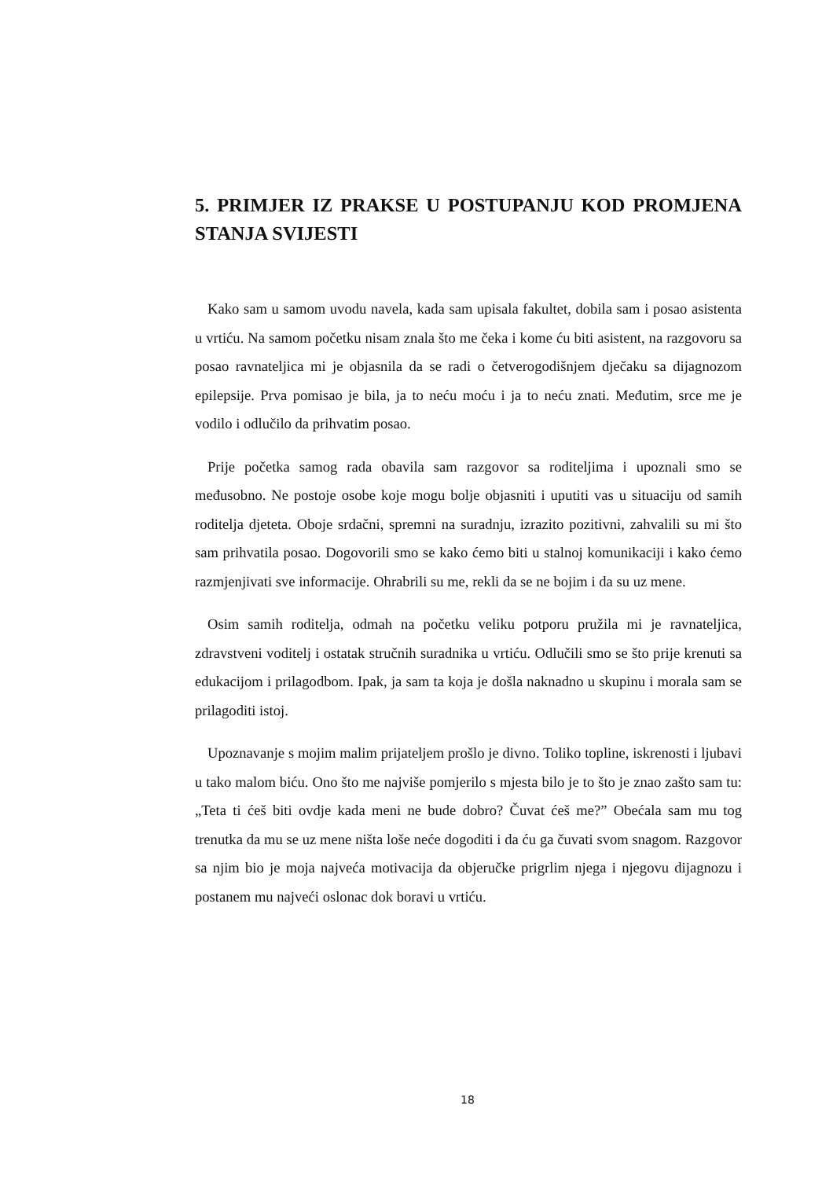5. PRIMJER IZ PRAKSE U POSTUPANJU KOD PROMJENA STANJA SVIJESTI
Kako sam u samom uvodu navela, kada sam upisala fakultet, dobila sam i posao asistenta u vrtiću. Na samom početku nisam znala što me čeka i kome ću biti asistent, na razgovoru sa posao ravnateljica mi je objasnila da se radi o četverogodišnjem dječaku sa dijagnozom epilepsije. Prva pomisao je bila, ja to neću moću i ja to neću znati. Međutim, srce me je vodilo i odlučilo da prihvatim posao.
Prije početka samog rada obavila sam razgovor sa roditeljima i upoznali smo se međusobno. Ne postoje osobe koje mogu bolje objasniti i uputiti vas u situaciju od samih roditelja djeteta. Oboje srdačni, spremni na suradnju, izrazito pozitivni, zahvalili su mi što sam prihvatila posao. Dogovorili smo se kako ćemo biti u stalnoj komunikaciji i kako ćemo razmjenjivati sve informacije. Ohrabrili su me, rekli da se ne bojim i da su uz mene.
Osim samih roditelja, odmah na početku veliku potporu pružila mi je ravnateljica, zdravstveni voditelj i ostatak stručnih suradnika u vrtiću. Odlučili smo se što prije krenuti sa edukacijom i prilagodbom. Ipak, ja sam ta koja je došla naknadno u skupinu i morala sam se prilagoditi istoj.
Upoznavanje s mojim malim prijateljem prošlo je divno. Toliko topline, iskrenosti i ljubavi u tako malom biću. Ono što me najviše pomjerilo s mjesta bilo je to što je znao zašto sam tu: „Teta ti ćeš biti ovdje kada meni ne bude dobro? Čuvat ćeš me?” Obećala sam mu tog trenutka da mu se uz mene ništa loše neće dogoditi i da ću ga čuvati svom snagom. Razgovor sa njim bio je moja najveća motivacija da objeručke prigrlim njega i njegovu dijagnozu i postanem mu najveći oslonac dok boravi u vrtiću.
18